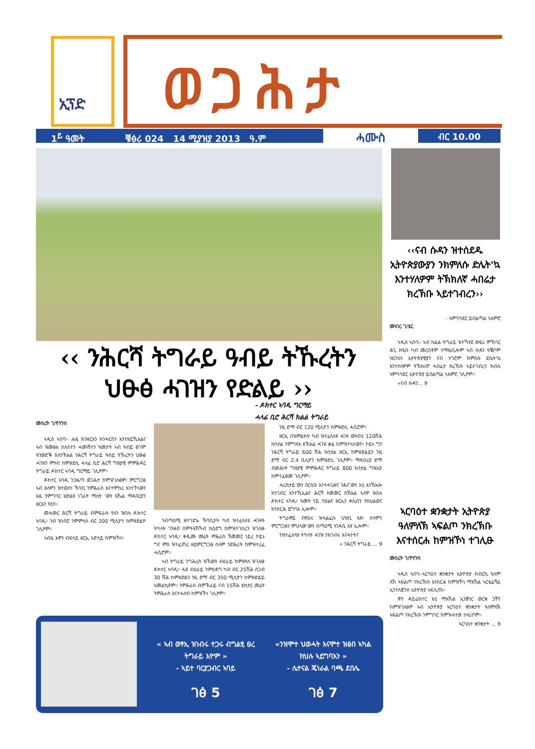ኢፕድ ወጋሕታ
1<sup>ይ</sup> ዓመት ቑፅሪ 024 14 ሚያዝያ 2013 ዓ.ም
ሓሙስ
ብር 10.00
‹‹ ንሕርሻ ትግራይ ዓብይ ትኹረትን ህፁፅ ሓገዝን የድልይ ››
- ዶክተር ኣባዲ ግርማይ
ሓላፊ ቢሮ ሕርሻ ክልል ትግራይ
መሰረት ገ/ዮሃንስ
ኣዲስ ኣበባ፡- ሐዚ ክንዘርእን ክንሓርስን እንተዘይኺእልና ኣብ ዝመፅእ ሰለስተን ሓሙሽተን ዓመታት ኣብ ዓብይ ፀገም ክንወድቕ ስለንኽእል ንሕርሻ ትግራይ ዓብይ ትኹረትን ህፁፅ ሓገዝን ምሃብ ከምዘድሊ ሓላፊ ቢሮ ሕርሻ ግዝያዊ ምምሕዳር ትግራይ ዶክተር ኣባዲ ግርማይ ገሊፆም።
ዶክተር ኣባዲ ንጋዜጣ ወጋሕታ ከምዝገለፅዎ፣ ምርግጋፅ ኣብ ዘለዎን ዝተወሰነ ኸባቢ ንምሕራስ እናተሞከረ እንተኾነውን እዚ ንምግባር ዘድልዩ ነገራት ማለት ‘ውን እኹል ማዳበርያን ዘርእን የለን።
መሓውር ሕርሻ ትግራይ ብምፍራሱ የለን ዝበሉ ዶክተር ኣባዲ፣ ንብ ዝነበሮ ንምምላስ ብር 200 ሚሊዮን ከምዘድልዮ ገሊፆም።
ኣብዚ እዋን ብፍላይ ዘርኢ ኣድላይ ከምዝኾነ፣
ንብጣዕሚ ዘተጎድኡ ኸባቢታት ካብ ዝተፈላለዩ ሓገዛት ትካላት ገንዘብ በምትእኸኻብ ክዕደግ ከምዝተገበረን ዝገለፁ ዶክተር ኣባዲ፣ ቀዲሙ መሬት ምሕራስ ኽጅመር ነይረ ኮይኑ ግና ምስ ዝተፈጠረ ዘይምርግጋፅ ሰላም ንድሕሪት ከምዝተረፈ ሓቢሮም።
ኣብ ትግራይ ንግሕረስ ዝኸውን ብዕራይ ከምዘየለ ዝገለፁ ዶክተር ኣባዲ፣ ሓደ ብዕራይ ንምዕዳግ ካብ ብር 25ሽሕ ስጋብ 30 ሽሕ ከምዘድልን ንዚ ድማ ብር 350 ሚሊዮን ከምዘድልይ ኣመልኪቶም። ንምሕራስ ብምኽራይ ናብ 15ሽሕ ሄክታር መሬት ንምሕራስ እናተሓሰበ ከምዝኾነ ገሊፆም።
ንዚ ድማ ብር 120 ሚሊዮን ከምዘድሊ ሓቢሮም።
ዘርኢ በዝምልከት ካብ ዝተፈላለዩ ሓገዛ ውሃብቲ 120ሽሕ ኩንታል ንምግዛእ ዘኽእል ሓገዝ ቃል ከምዝተኣተውን፣ ኮይኑ ግን ንሕርሻ ትግራይ 600 ሽሕ ኩንታል ዘርኢ ከምዘድልይን ንዚ ድማ ብር 2.4 ቢሊዮን ከምዘድሊ ገሊፆም። ማዳበሪያ ድማ ብውሕነት ግዝያዊ ምምሕዳር ትግራይ 800 ኩንታል ግዝኢት ከምተፈፀመ ገሊፆም።
ሓረስታይ’ውን በርቲዑ እንተሓጊዙና ንሕና’ውን እቲ እንኽእሎ ክንገብር እንተኺኢልና ሕርሻ ክጅመር ከኽእል ኣለዎ ዝበሉ ዶክተር ኣባዲ፣ ዓመት ናይ ባዕልና ዘርኢን ቀሊብን ንክህልወና ክንሰርሕ ይግባእ ኢሎም።
ትግራዋይ ብፃዕሩ ዝሓልፈሉ ህዝቢ እዩ፣ ሰላምን ምርግጋፅን ምህላው’ውን ብጣዕሚ ኣገዳሲ እዩ ኢሎም።
ንዝተፈለላዩ ትካላት ሓገዝ ንክገብሩ እናሓተትና
« ንሕርሻ ትግራይ ... 9
‹‹ናብ ሱዳን ዝተሰደዱ ኢትዮጵያውያን ንክምለሱ ድሌት'ኳ እንተሃለዎም ትኽክለኛ ሓበሬታ ክረኽቡ ኣይተገብረን››
- ኣምባሳደር ይበልጣል ኣእምሮ
መኣገር ገ/ሄር
ኣዲስ ኣበባ፡- ኣብ ክልል ትግራይ ዝተኻየደ ወፍሪ ምኽባር ሕጊ ስዒቡ ካብ መረበቶም ተማዚቢሎም ኣብ ሱዳን ዓቔቦም ዝርከቡ ኢትዮጵያዊያን ናብ ሃገሮም ክምለሱ ድሌት'ኳ እንተሃለዎም ትኽክለኛ ሓበሬታ ክረኽቡ ኣይተገብረን ክብሉ ኣምባሳደር ኢትዮጵያ ይበልጣል ኣእምሮ ገሊፆም።
«ናብ ሱዳን... 9
ኣርባዕተ ቋንቋታት ኢትዮጵያ ዓለምለኽ ኣፍልጦ ንክረኽቡ እናተሰርሐ ከምዝኾነ ተገሊፁ
መሰረት ገ/ዮሃንስ
ኣዲስ ኣበባ፡-ኣርባዕተ ቋንቋታት ኢትዮጵያ ብብርኪ ዓለም ለኸ ኣፍልጦ ንክረኽቡ እናሰርሐ ከምዝኾነ ማእኸል ኣርቴፊሻል ኢንተለጀንስ ኢትዮጵያ ኣፍሊጡ።
ዋና ዳይሬክተር እቲ ማእኸል ኢንጅነር ወርቁ ጋቸና ከምዝገለፅዎ ኣብ ኢትዮጵያ ኣርባዕተ ቋንቋታት ዓለምለኽ ኣፍልጦ ንክረኽቡ ንምግባር ከምዝሓተወ ተዛሪቦም።
ኣርባዕተ ቋንቋታት ... 9
« ኣብ ወፃኢ ዝነብሩ ተጋሩ ብግልፂ ፀረ ትግራይ እዮም »
- ኣይተ ባርያጋብር ኣባይ
ገፅ 5
«ንዝሞተ ህወሓት እናሞተ ዝፅበ ኣካል ክህሉ ኣይግባእን »
- ሌተናል ጄነራል ባጫ ደበሌ
ገፅ 7